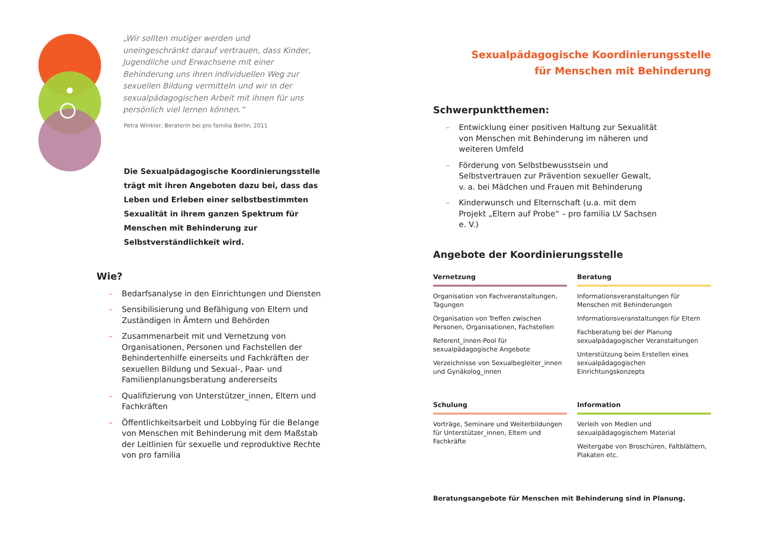„Wir sollten mutiger werden und uneingeschränkt darauf vertrauen, dass Kinder, Jugendliche und Erwachsene mit einer Behinderung uns ihren individuellen Weg zur sexuellen Bildung vermitteln und wir in der sexualpädagogischen Arbeit mit ihnen für uns persönlich viel lernen können.“
Petra Winkler, Beraterin bei pro familia Berlin, 2011
Die Sexualpädagogische Koordinierungsstelle trägt mit ihren Angeboten dazu bei, dass das Leben und Erleben einer selbstbestimmten Sexualität in ihrem ganzen Spektrum für Menschen mit Behinderung zur Selbstverständlichkeit wird.
Wie?
– Bedarfsanalyse in den Einrichtungen und Diensten
– Sensibilisierung und Befähigung von Eltern und Zuständigen in Ämtern und Behörden
– Zusammenarbeit mit und Vernetzung von Organisationen, Personen und Fachstellen der Behindertenhilfe einerseits und Fachkräften der sexuellen Bildung und Sexual-, Paar- und Familienplanungsberatung andererseits
– Qualifizierung von Unterstützer_innen, Eltern und Fachkräften
– Öffentlichkeitsarbeit und Lobbying für die Belange von Menschen mit Behinderung mit dem Maßstab der Leitlinien für sexuelle und reproduktive Rechte von pro familia
Sexualpädagogische Koordinierungsstelle
für Menschen mit Behinderung
Schwerpunktthemen:
– Entwicklung einer positiven Haltung zur Sexualität von Menschen mit Behinderung im näheren und weiteren Umfeld
– Förderung von Selbstbewusstsein und Selbstvertrauen zur Prävention sexueller Gewalt, v. a. bei Mädchen und Frauen mit Behinderung
– Kinderwunsch und Elternschaft (u.a. mit dem Projekt „Eltern auf Probe“ – pro familia LV Sachsen e. V.)
Angebote der Koordinierungsstelle
Vernetzung
Organisation von Fachveranstaltungen, Tagungen
Organisation von Treffen zwischen Personen, Organisationen, Fachstellen
Referent_innen-Pool für sexualpädagogische Angebote
Verzeichnisse von Sexualbegleiter_innen und Gynäkolog_innen
Beratung
Informationsveranstaltungen für Menschen mit Behinderungen
Informationsveranstaltungen für Eltern
Fachberatung bei der Planung sexualpädagogischer Veranstaltungen
Unterstützung beim Erstellen eines sexualpädagogischen Einrichtungskonzepts
Schulung
Vorträge, Seminare und Weiterbildungen für Unterstützer_innen, Eltern und Fachkräfte
Information
Verleih von Medien und sexualpädagogischem Material
Weitergabe von Broschüren, Faltblättern, Plakaten etc.
Beratungsangebote für Menschen mit Behinderung sind in Planung.